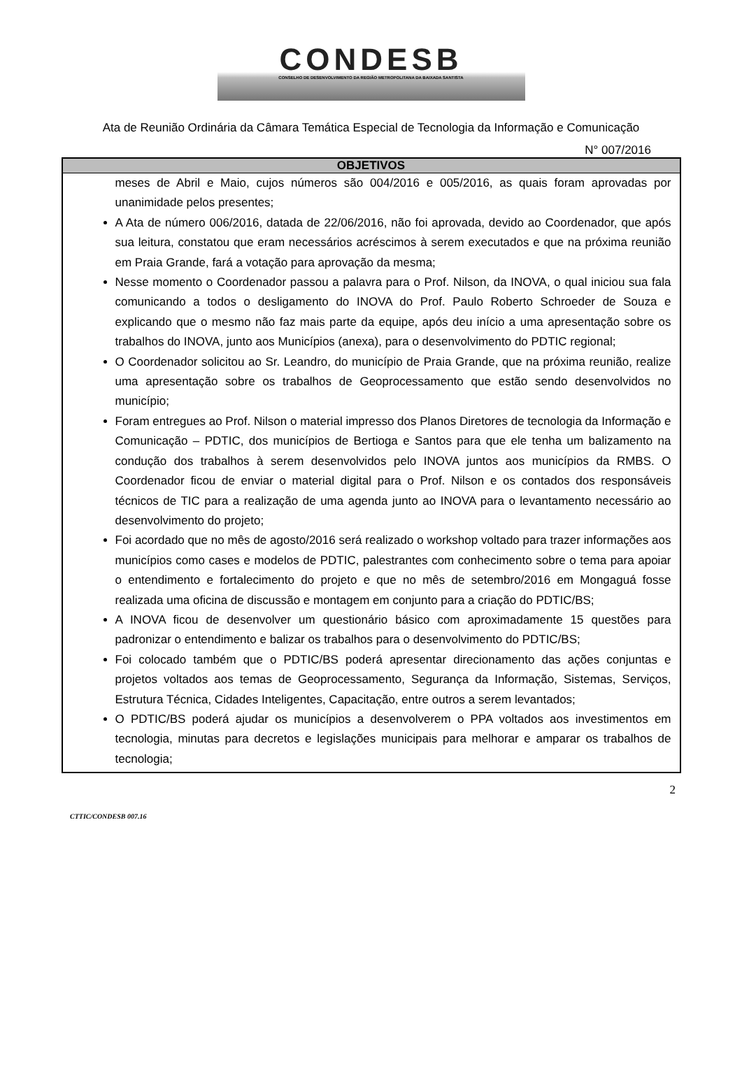CONDESB
CONSELHO DE DESENVOLVIMENTO DA REGIÃO METROPOLITANA DA BAIXADA SANTISTA
Ata de Reunião Ordinária da Câmara Temática Especial de Tecnologia da Informação e Comunicação
N° 007/2016
| OBJETIVOS |
| --- |
| meses de Abril e Maio, cujos números são 004/2016 e 005/2016, as quais foram aprovadas por unanimidade pelos presentes; A Ata de número 006/2016, datada de 22/06/2016, não foi aprovada, devido ao Coordenador, que após sua leitura, constatou que eram necessários acréscimos à serem executados e que na próxima reunião em Praia Grande, fará a votação para aprovação da mesma; Nesse momento o Coordenador passou a palavra para o Prof. Nilson, da INOVA, o qual iniciou sua fala comunicando a todos o desligamento do INOVA do Prof. Paulo Roberto Schroeder de Souza e explicando que o mesmo não faz mais parte da equipe, após deu início a uma apresentação sobre os trabalhos do INOVA, junto aos Municípios (anexa), para o desenvolvimento do PDTIC regional; O Coordenador solicitou ao Sr. Leandro, do município de Praia Grande, que na próxima reunião, realize uma apresentação sobre os trabalhos de Geoprocessamento que estão sendo desenvolvidos no município; Foram entregues ao Prof. Nilson o material impresso dos Planos Diretores de tecnologia da Informação e Comunicação – PDTIC, dos municípios de Bertioga e Santos para que ele tenha um balizamento na condução dos trabalhos à serem desenvolvidos pelo INOVA juntos aos municípios da RMBS. O Coordenador ficou de enviar o material digital para o Prof. Nilson e os contados dos responsáveis técnicos de TIC para a realização de uma agenda junto ao INOVA para o levantamento necessário ao desenvolvimento do projeto; Foi acordado que no mês de agosto/2016 será realizado o workshop voltado para trazer informações aos municípios como cases e modelos de PDTIC, palestrantes com conhecimento sobre o tema para apoiar o entendimento e fortalecimento do projeto e que no mês de setembro/2016 em Mongaguá fosse realizada uma oficina de discussão e montagem em conjunto para a criação do PDTIC/BS; A INOVA ficou de desenvolver um questionário básico com aproximadamente 15 questões para padronizar o entendimento e balizar os trabalhos para o desenvolvimento do PDTIC/BS; Foi colocado também que o PDTIC/BS poderá apresentar direcionamento das ações conjuntas e projetos voltados aos temas de Geoprocessamento, Segurança da Informação, Sistemas, Serviços, Estrutura Técnica, Cidades Inteligentes, Capacitação, entre outros a serem levantados; O PDTIC/BS poderá ajudar os municípios a desenvolverem o PPA voltados aos investimentos em tecnologia, minutas para decretos e legislações municipais para melhorar e amparar os trabalhos de tecnologia; |
2
CTTIC/CONDESB 007.16